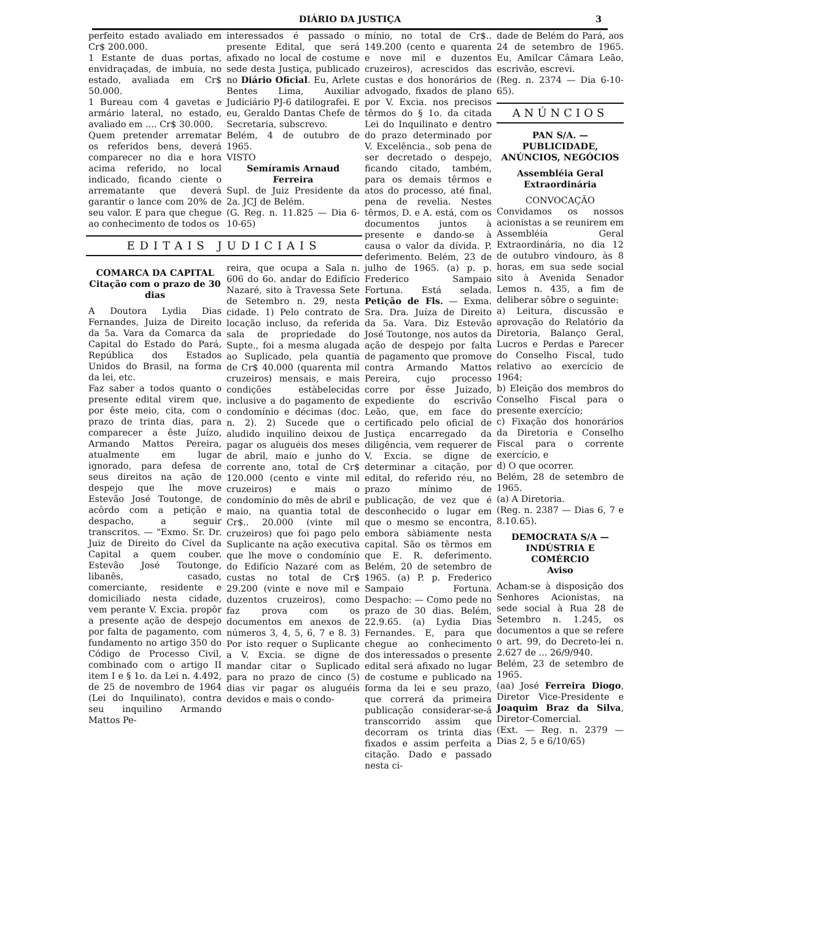DIÁRIO DA JUSTIÇA 3
perfeito estado avaliado em Cr$ 200.000.
1 Estante de duas portas, envidraçadas, de imbuia, no estado, avaliada em Cr$ 50.000.
1 Bureau com 4 gavetas e armário lateral, no estado, avaliado em .... Cr$ 30.000.
Quem pretender arrematar os referidos bens, deverá comparecer no dia e hora acima referido, no local indicado, ficando ciente o arrematante que deverá garantir o lance com 20% de seu valor. E para que chegue ao conhecimento de todos os
interessados é passado o presente Edital, que será afixado no local de costume sede desta Justiça, publicado no Diário Oficial. Eu, Arlete Bentes Lima, Auxiliar Judiciário PJ-6 datilografei. E eu, Geraldo Dantas Chefe de Secretaria, subscrevo.
Belém, 4 de outubro de 1965.
VISTO
Semíramis Arnaud Ferreira
Supl. de Juiz Presidente da 2a. JCJ de Belém.
(G. Reg. n. 11.825 — Dia 6-10-65)
EDITAIS JUDICIAIS
COMARCA DA CAPITAL
Citação com o prazo de 30 dias
A Doutora Lydia Dias Fernandes, Juiza de Direito da 5a. Vara da Comarca da Capital do Estado do Pará, República dos Estados Unidos do Brasil, na forma da lei, etc.
Faz saber a todos quanto o presente edital virem que, por êste meio, cita, com o prazo de trinta dias, para comparecer a êste Juízo, Armando Mattos Pereira, atualmente em lugar ignorado, para defesa de seus direitos na ação de despejo que lhe move Estevão José Toutonge, de acôrdo com a petição e despacho, a seguir transcritos. — "Exmo. Sr. Dr. Juiz de Direito do Cível da Capital a quem couber. Estevão José Toutonge, libanês, casado, comerciante, residente e domiciliado nesta cidade, vem perante V. Excia. propôr a presente ação de despejo por falta de pagamento, com fundamento no artigo 350 do Código de Processo Civil, combinado com o artigo II item I e § 1o. da Lei n. 4.492, de 25 de novembro de 1964 (Lei do Inquilinato), contra seu inquilino Armando Mattos Pe-
reira, que ocupa a Sala n. 606 do 6o. andar do Edifício Nazaré, sito à Travessa Sete de Setembro n. 29, nesta cidade. 1) Pelo contrato de locação incluso, da referida sala de propriedade do Supte., foi a mesma alugada ao Suplicado, pela quantia de Cr$ 40.000 (quarenta mil cruzeiros) mensais, e mais condições estàbelecidas inclusive a do pagamento de condomínio e décimas (doc. n. 2). 2) Sucede que o aludido inquilino deixou de pagar os aluguéis dos meses de abril, maio e junho do corrente ano, total de Cr$ 120.000 (cento e vinte mil cruzeiros) e mais o condomínio do mês de abril e maio, na quantia total de Cr$.. 20.000 (vinte mil cruzeiros) que foi pago pelo Suplicante na ação executiva que lhe move o condomínio do Edifício Nazaré com as custas no total de Cr$ 29.200 (vinte e nove mil e duzentos cruzeiros), como faz prova com os documentos em anexos de números 3, 4, 5, 6, 7 e 8. 3) Por isto requer o Suplicante a V. Excia. se digne de mandar citar o Suplicado para no prazo de cinco (5) dias vir pagar os aluguéis devidos e mais o condo-
mínio, no total de Cr$.. 149.200 (cento e quarenta e nove mil e duzentos cruzeiros), acrescidos das custas e dos honorários de advogado, fixados de plano por V. Excia. nos precisos têrmos do § 1o. da citada Lei do Inquilinato e dentro do prazo determinado por V. Excelência., sob pena de ser decretado o despejo, ficando citado, também, para os demais têrmos e atos do processo, até final, pena de revelia. Nestes têrmos, D. e A. está, com os documentos juntos à presente e dando-se à causa o valor da dívida. P. deferimento. Belém, 23 de julho de 1965. (a) p. p. Frederico Sampaio Fortuna. Está selada. Petição de Fls. — Exma. Sra. Dra. Juíza de Direito da 5a. Vara. Diz Estevão José Toutonge, nos autos da ação de despejo por falta de pagamento que promove contra Armando Mattos Pereira, cujo processo corre por êsse Juizado, expediente do escrivão Leão, que, em face do certificado pelo oficial de Justiça encarregado da diligência, vem requerer de V. Excia. se digne de determinar a citação, por edital, do referido réu, no prazo mínimo de publicação, de vez que é desconhecido o lugar em que o mesmo se encontra, embora sàbiamente nesta capital. São os têrmos em que E. R. deferimento. Belém, 20 de setembro de 1965. (a) P. p. Frederico Sampaio Fortuna. Despacho: — Como pede no prazo de 30 dias. Belém, 22.9.65. (a) Lydia Dias Fernandes. E, para que chegue ao conhecimento dos interessados o presente edital será afixado no lugar de costume e publicado na forma da lei e seu prazo, que correrá da primeira publicação considerar-se-á transcorrido assim que decorram os trinta dias fixados e assim perfeita a citação. Dado e passado nesta ci-
dade de Belém do Pará, aos 24 de setembro de 1965. Eu, Amilcar Câmara Leão, escrivão, escrevi.
(Reg. n. 2374 — Dia 6-10-65).
ANÚNCIOS
PAN S/A. — PUBLICIDADE, ANÚNCIOS, NEGÓCIOS
Assembléia Geral Extraordinária
CONVOCAÇÃO
Convidamos os nossos acionistas a se reunirem em Assembléia Geral Extraordinária, no dia 12 de outubro vindouro, às 8 horas, em sua sede social sito à Avenida Senador Lemos n. 435, a fim de deliberar sôbre o seguinte:
a) Leitura, discussão e aprovação do Relatório da Diretoria, Balanço Geral, Lucros e Perdas e Parecer do Conselho Fiscal, tudo relativo ao exercício de 1964;
b) Eleição dos membros do Conselho Fiscal para o presente exercício;
c) Fixação dos honorários da Diretoria e Conselho Fiscal para o corrente exercício, e
d) O que ocorrer.
Belém, 28 de setembro de 1965.
(a) A Diretoria.
(Reg. n. 2387 — Dias 6, 7 e 8.10.65).
DEMOCRATA S/A — INDÚSTRIA E COMÉRCIO
Aviso
Acham-se à disposição dos Senhores Acionistas, na sede social à Rua 28 de Setembro n. 1.245, os documentos a que se refere o art. 99, do Decreto-lei n. 2.627 de ... 26/9/940.
Belém, 23 de setembro de 1965.
(aa) José Ferreira Diogo, Diretor Vice-Presidente e Joaquim Braz da Silva, Diretor-Comercial.
(Ext. — Reg. n. 2379 — Dias 2, 5 e 6/10/65)